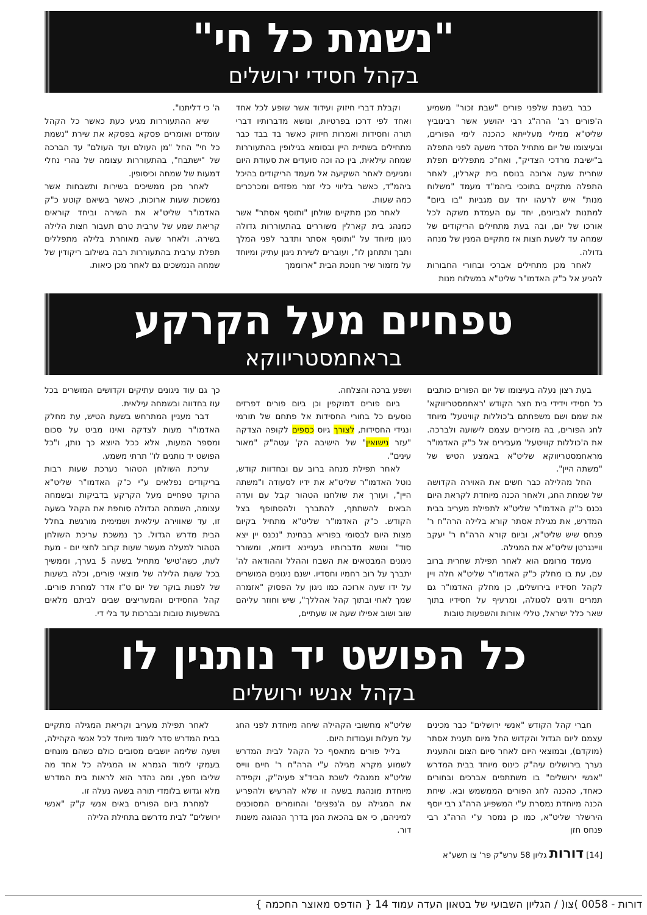"נשמת כל חי"
בקהל חסידי ירושלים
כבר בשבת שלפני פורים "שבת זכור" משמיע ה'פורים רב' הרה"ג רבי יהושע אשר רבינוביץ שליט"א ממילי מעלייתא כהכנה לימי הפורים, ובעיצומו של יום מתחיל הסדר משעה לפני התפלה ב"ישיבת מרדכי הצדיק", ואח"כ מתפללים תפלת שחרית שעה ארוכה בנוסח בית קארלין, לאחר התפלה מתקיים בתוככי ביהמ"ד מעמד "משלוח מנות" איש לרעהו יחד עם מגביות "בו ביום" למתנות לאביונים, יחד עם העמדת משקה לכל אורכו של יום, ובה בעת מתחילים הריקודים של שמחה עד לשעת חצות אז מתקיים המנין של מנחה גדולה.
לאחר מכן מתחילים אברכי ובחורי החבורות להגיע אל כ"ק האדמו"ר שליט"א במשלוח מנות
וקבלת דברי חיזוק ועידוד אשר שופע לכל אחד ואחד לפי דרכו בפרטיות, ונושא מדברותיו דברי תורה וחסידות ואמרות חיזוק כאשר בד בבד כבר מתחילים בשתיית היין ובסומא בגילופין בהתעוררות שמחה עילאית, בין כה וכה סועדים את סעודת היום ומגיעים לאחר השקיעה אל מעמד הריקודים בהיכל ביהמ"ד, כאשר בליווי כלי זמר מפזזים ומכרכרים כמה שעות.
לאחר מכן מתקיים שולחן "ותוסף אסתר" אשר כמנהג בית קארלין משוררים בהתעוררות גדולה ניגון מיוחד על "ותוסף אסתר ותדבר לפני המלך ותבך ותתחנן לו", ועוברים לשירת ניגון עתיק ומיוחד על מזמור שיר חנוכת הבית "ארוממך
ה' כי דליתנו".
שיא ההתעוררות מגיע כעת כאשר כל הקהל עומדים ואומרים פסקא בפסקא את שירת "נשמת כל חי" החל "מן העולם ועד העולם" עד הברכה של "ישתבח", בהתעוררות עצומה של נהרי נחלי דמעות של שמחה וכיסופין.
לאחר מכן ממשיכים בשירות ותשבחות אשר נמשכות שעות ארוכות, כאשר בשיאם קוטע כ"ק האדמו"ר שליט"א את השירה וביחד קוראים קריאת שמע של ערבית טרם תעבור חצות הלילה בשירה. ולאחר שעה מאוחרת בלילה מתפללים תפלת ערבית בהתעוררות רבה בשילוב ריקודין של שמחה הנמשכים גם לאחר מכן כיאות.
טפחיים מעל הקרקע
בראחמסטריווקא
בעת רצון נעלה בעיצומו של יום הפורים כותבים כל חסידי וידידי בית חצר הקודש 'ראחמסטריווקא' את שמם ושם משפחתם ב'כוללות קוויטעל' מיוחד לחג הפורים, בה מזכירים עצמם לישועה ולברכה. את ה'כוללות קוויטעל' מעבירים אל כ"ק האדמו"ר מראחמסטריווקא שליט"א באמצע הטיש של "משתה היין".
החל מהלילה כבר חשים את האוירה הקדושה של שמחת החג, ולאחר הכנה מיוחדת לקראת היום נכנס כ"ק האדמו"ר שליט"א לתפילת מעריב בבית המדרש, את מגילת אסתר קורא בלילה הרה"ח ר' פנחס שיש שליט"א, וביום קורא הרה"ח ר' יעקב וויינגרטן שליט"א את המגילה.
מעמד מרומם הוא לאחר תפילת שחרית ברוב עם, עת בו מחלק כ"ק האדמו"ר שליט"א חלה ויין לקהל חסידיו בירושלים, כן מחלק האדמו"ר גם תמרים ודגים לסגולה, ומרעיף על חסידיו בתוך שאר כלל ישראל, טללי אורות והשפעות טובות
ושפע ברכה והצלחה.
ביום פורים דמוקפין וכן ביום פורים דפרזים נוסעים כל בחורי החסידות אל פתחם של תורמי ונגידי החסידות, לצורך גיוס כספים לקופה הצדקה "עזר נישואין" של הישיבה הק' עטה"ק "מאור עינים".
לאחר תפילת מנחה ברוב עם ובחדוות קודש, נוטל האדמו"ר שליט"א את ידיו לסעודה ו"משתה היין", ועורך את שולחנו הטהור קבל עם ועדה הבאים להשתתף, להתברך ולהסתופף בצל הקודש. כ"ק האדמו"ר שליט"א מתחיל בקיום מצות היום לבסומי בפוריא בבחינת "נכנס יין יצא סוד" ונושא מדברותיו בעניינא דיומא, ומשורר ניגונים המבטאים את השבח וההלל וההודאה לה' יתברך על רוב רחמיו וחסדיו. ישנם ניגונים המושרים על ידו שעה ארוכה כמו ניגון על הפסוק "אזמרה שמך לאחי ובתוך קהל אהללך", שיש וחוזר עליהם שוב ושוב אפילו שעה או שעתיים,
כך גם עוד ניגונים עתיקים וקדושים המושרים בכל עוז בחדווה ובשמחה עילאית.
דבר מעניין המתרחש בשעת הטיש, עת מחלק האדמו"ר מעות לצדקה ואינו מביט על סכום ומספר המעות, אלא ככל היוצא כך נותן, ו"כל הפושט יד נותנים לו" תרתי משמע.
עריכת השולחן הטהור נערכת שעות רבות בריקודים נפלאים ע"י כ"ק האדמו"ר שליט"א הרוקד טפחיים מעל הקרקע בדביקות ובשמחה עצומה, השמחה הגדולה סוחפת את הקהל בשעה זו, עד שאווירה עילאית ושמימית מורגשת בחלל הבית מדרש הגדול. כך נמשכת עריכת השולחן הטהור למעלה מעשר שעות קרוב לחצי יום - מעת לעת, כשה'טיש' מתחיל בשעה 5 בערך, וממשיך בכל שעות הלילה של מוצאי פורים, וכלה בשעות של לפנות בוקר של יום ט"ז אדר למחרת פורים. קהל החסידים והמעריצים שבים לביתם מלאים בהשפעות טובות ובברכות עד בלי די.
כל הפושט יד נותנין לו
בקהל אנשי ירושלים
חברי קהל הקודש "אנשי ירושלים" כבר מכינים עצמם ליום הגדול והקדוש החל מיום תענית אסתר (מוקדם), ובמוצאי היום לאחר סיום הצום והתענית נערך בירושלים עיה"ק כינוס מיוחד בבית המדרש "אנשי ירושלים" בו משתתפים אברכים ובחורים כאחד, כהכנה לחג הפורים הממשמש ובא. שיחת הכנה מיוחדת נמסרת ע"י המשפיע הרה"ג רבי יוסף הירשלר שליט"א, כמו כן נמסר ע"י הרה"ג רבי פנחס חזן
שליט"א מחשובי הקהילה שיחה מיוחדת לפני החג על מעלות ועבודות היום.
בליל פורים מתאסף כל הקהל לבית המדרש לשמוע מקרא מגילה ע"י הרה"ח ר' חיים ווייס שליט"א ממנהלי לשכת הביד"צ פעיה"ק, וקפידה מיוחדת מונהגת בשעה זו שלא להרעיש ולהפריע את המגילה עם ה'נפצים' והחומרים המסוכנים למיניהם, כי אם בהכאת המן בדרך הנהוגה משנות דור.
לאחר תפילת מעריב וקריאת המגילה מתקיים בבית המדרש סדר לימוד מיוחד לכל אנשי הקהילה, ושעה שלימה יושבים מסובים כולם כשהם מונחים בעמקי לימוד הגמרא או המגילה כל אחד מה שליבו חפץ, ומה נהדר הוא לראות בית המדרש מלא וגדוש בלומדי תורה בשעה נעלה זו.
למחרת ביום הפורים באים אנשי ק"ק "אנשי ירושלים" לבית מדרשם בתחילת הלילה
[14] דורות גליון 58 ערש"ק פר' צו תשע"א
דורות - 0058 )צו( / הגליון השבועי של בטאון העדה עמוד 14 { הודפס מאוצר החכמה }